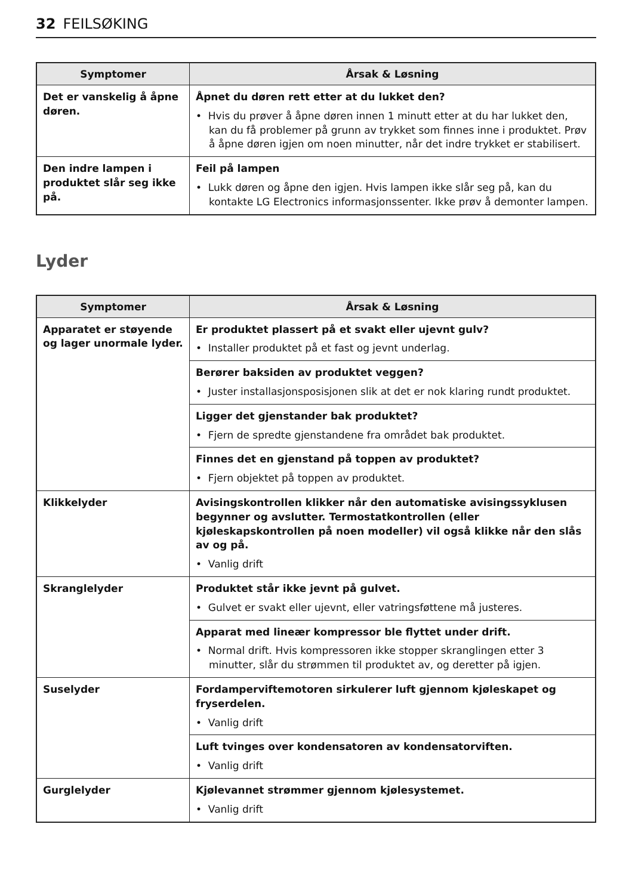32 FEILSØKING
| Symptomer | Årsak & Løsning |
| --- | --- |
| Det er vanskelig å åpne døren. | Åpnet du døren rett etter at du lukket den? • Hvis du prøver å åpne døren innen 1 minutt etter at du har lukket den, kan du få problemer på grunn av trykket som finnes inne i produktet. Prøv å åpne døren igjen om noen minutter, når det indre trykket er stabilisert. |
| Den indre lampen i produktet slår seg ikke på. | Feil på lampen • Lukk døren og åpne den igjen. Hvis lampen ikke slår seg på, kan du kontakte LG Electronics informasjonssenter. Ikke prøv å demonter lampen. |
Lyder
| Symptomer | Årsak & Løsning |
| --- | --- |
| Apparatet er støyende og lager unormale lyder. | Er produktet plassert på et svakt eller ujevnt gulv? • Installer produktet på et fast og jevnt underlag. |
| | Berører baksiden av produktet veggen? • Juster installasjonsposisjonen slik at det er nok klaring rundt produktet. |
| | Ligger det gjenstander bak produktet? • Fjern de spredte gjenstandene fra området bak produktet. |
| | Finnes det en gjenstand på toppen av produktet? • Fjern objektet på toppen av produktet. |
| Klikkelyder | Avisingskontrollen klikker når den automatiske avisingssyklusen begynner og avslutter. Termostatkontrollen (eller kjøleskapskontrollen på noen modeller) vil også klikke når den slås av og på. • Vanlig drift |
| Skranglelyder | Produktet står ikke jevnt på gulvet. • Gulvet er svakt eller ujevnt, eller vatringsføttene må justeres. |
| | Apparat med lineær kompressor ble flyttet under drift. • Normal drift. Hvis kompressoren ikke stopper skranglingen etter 3 minutter, slår du strømmen til produktet av, og deretter på igjen. |
| Suselyder | Fordamperviftemotoren sirkulerer luft gjennom kjøleskapet og fryserdelen. • Vanlig drift |
| | Luft tvinges over kondensatoren av kondensatorviften. • Vanlig drift |
| Gurglelyder | Kjølevannet strømmer gjennom kjølesystemet. • Vanlig drift |